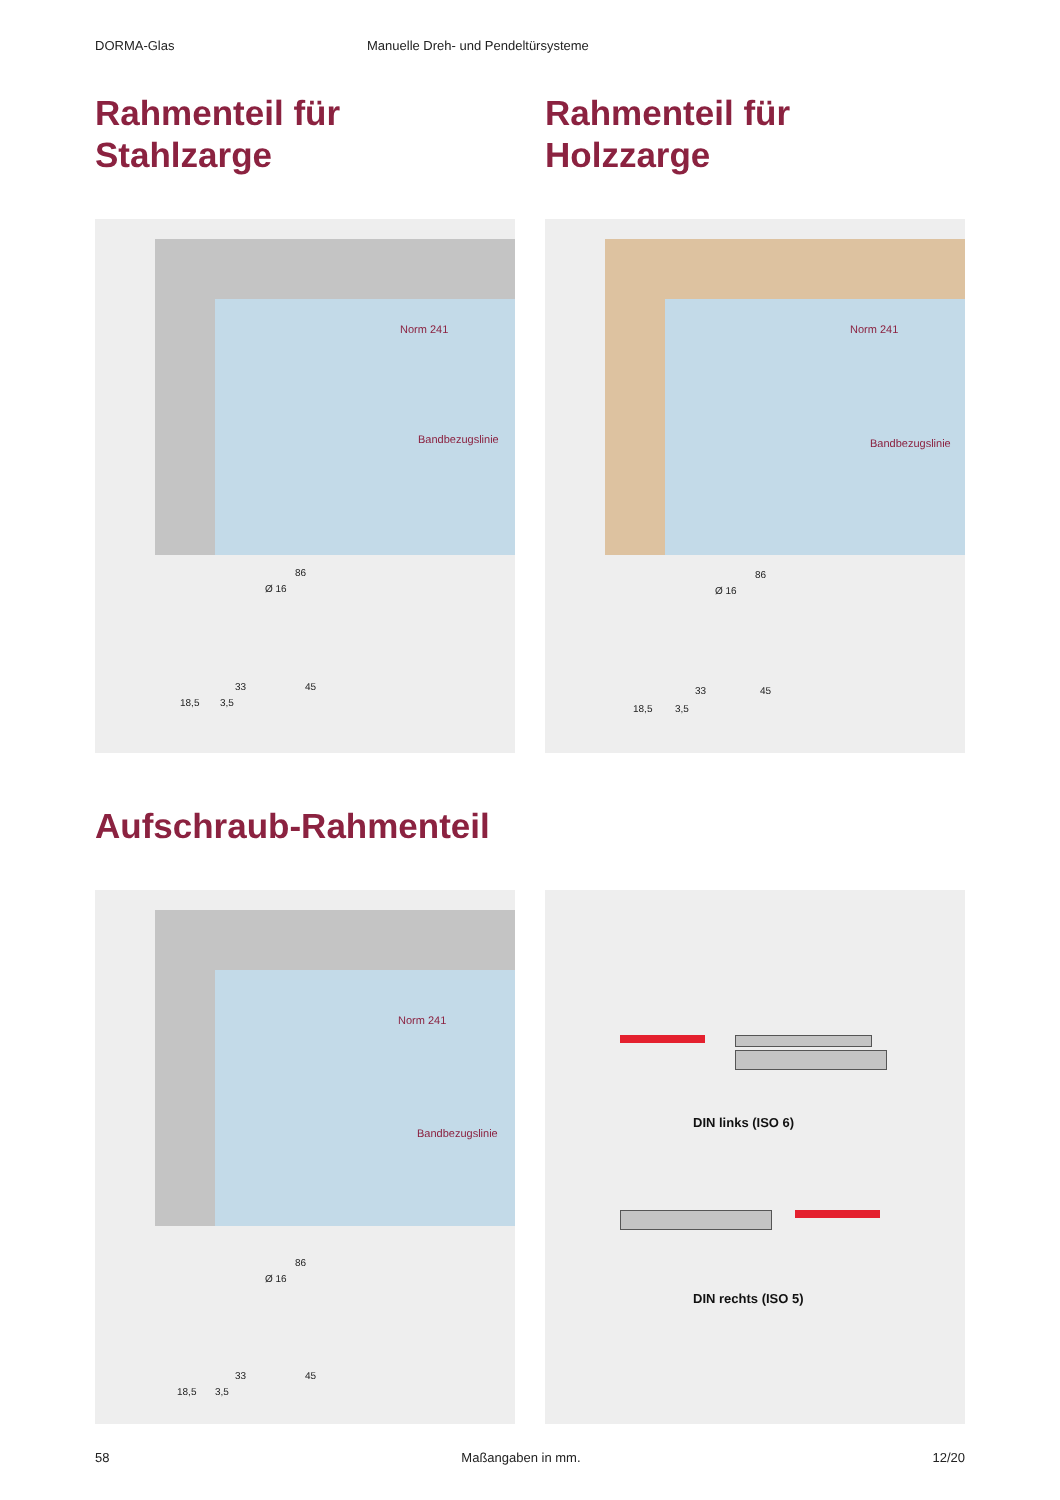DORMA-Glas Manuelle Dreh- und Pendeltürsysteme
Rahmenteil für
Stahlzarge
Rahmenteil für
Holzzarge
Norm 241
Bandbezugslinie
86
Ø 16
33 45
18,5 3,5
Norm 241
Bandbezugslinie
86
Ø 16
33 45
18,5 3,5
Aufschraub-Rahmenteil
Norm 241
Bandbezugslinie
86
Ø 16
33 45
18,5 3,5
DIN links (ISO 6)
DIN rechts (ISO 5)
58 Maßangaben in mm. 12/20